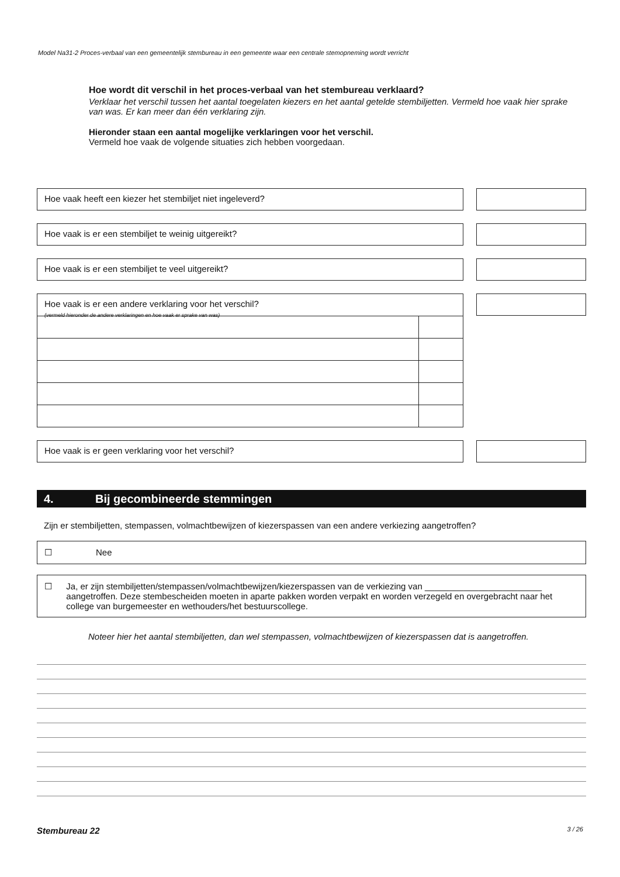Model Na31-2 Proces-verbaal van een gemeentelijk stembureau in een gemeente waar een centrale stemopneming wordt verricht
Hoe wordt dit verschil in het proces-verbaal van het stembureau verklaard?
Verklaar het verschil tussen het aantal toegelaten kiezers en het aantal getelde stembiljetten. Vermeld hoe vaak hier sprake van was. Er kan meer dan één verklaring zijn.
Hieronder staan een aantal mogelijke verklaringen voor het verschil.
Vermeld hoe vaak de volgende situaties zich hebben voorgedaan.
Hoe vaak heeft een kiezer het stembiljet niet ingeleverd?
Hoe vaak is er een stembiljet te weinig uitgereikt?
Hoe vaak is er een stembiljet te veel uitgereikt?
Hoe vaak is er een andere verklaring voor het verschil?
(vermeld hieronder de andere verklaringen en hoe vaak er sprake van was)
Hoe vaak is er geen verklaring voor het verschil?
4. Bij gecombineerde stemmingen
Zijn er stembiljetten, stempassen, volmachtbewijzen of kiezerspassen van een andere verkiezing aangetroffen?
☐ Nee
☐ Ja, er zijn stembiljetten/stempassen/volmachtbewijzen/kiezerspassen van de verkiezing van ________________________ aangetroffen. Deze stembescheiden moeten in aparte pakken worden verpakt en worden verzegeld en overgebracht naar het college van burgemeester en wethouders/het bestuurscollege.
Noteer hier het aantal stembiljetten, dan wel stempassen, volmachtbewijzen of kiezerspassen dat is aangetroffen.
Stembureau 22 3 / 26